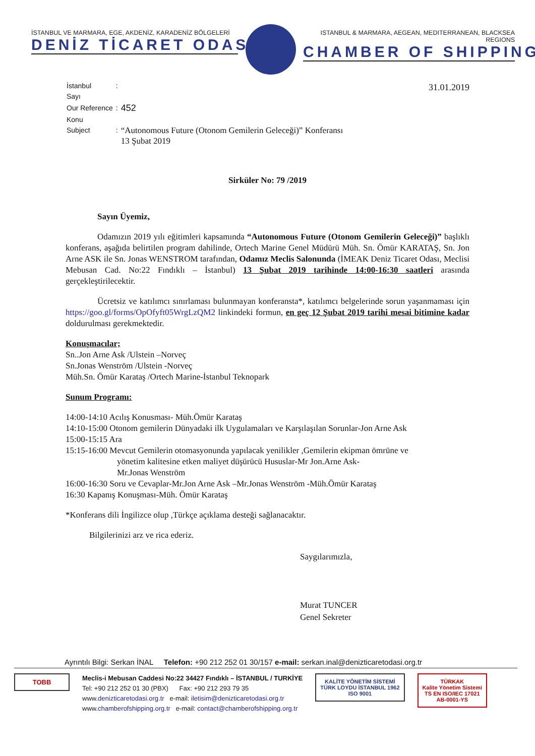İSTANBUL VE MARMARA, EGE, AKDENİZ, KARADENİZ BÖLGELERİ
DENİZ TİCARET ODASI
ISTANBUL & MARMARA, AEGEAN, MEDITERRANEAN, BLACKSEA REGIONS
CHAMBER OF SHIPPING
| İstanbul Sayı | : | |
| Our Reference | : | 452 |
| Konu Subject | : | “Autonomous Future (Otonom Gemilerin Geleceği)” Konferansı 13 Şubat 2019 |
31.01.2019
Sirküler No: 79 /2019
Sayın Üyemiz,
Odamızın 2019 yılı eğitimleri kapsamında “Autonomous Future (Otonom Gemilerin Geleceği)” başlıklı konferans, aşağıda belirtilen program dahilinde, Ortech Marine Genel Müdürü Müh. Sn. Ömür KARATAŞ, Sn. Jon Arne ASK ile Sn. Jonas WENSTROM tarafından, Odamız Meclis Salonunda (İMEAK Deniz Ticaret Odası, Meclisi Mebusan Cad. No:22 Fındıklı – İstanbul) 13 Şubat 2019 tarihinde 14:00-16:30 saatleri arasında gerçekleştirilecektir.
Ücretsiz ve katılımcı sınırlaması bulunmayan konferansta*, katılımcı belgelerinde sorun yaşanmaması için https://goo.gl/forms/OpOfyft05WrgLzQM2 linkindeki formun, en geç 12 Şubat 2019 tarihi mesai bitimine kadar doldurulması gerekmektedir.
Konuşmacılar;
Sn..Jon Arne Ask /Ulstein –Norveç
Sn.Jonas Wenström /Ulstein -Norveç
Müh.Sn. Ömür Karataş /Ortech Marine-İstanbul Teknopark
Sunum Programı:
14:00-14:10 Acılış Konusması- Müh.Ömür Karataş
14:10-15:00 Otonom gemilerin Dünyadaki ilk Uygulamaları ve Karşılaşılan Sorunlar-Jon Arne Ask
15:00-15:15 Ara
15:15-16:00 Mevcut Gemilerin otomasyonunda yapılacak yenilikler ,Gemilerin ekipman ömrüne ve
yönetim kalitesine etken maliyet düşürücü Hususlar-Mr Jon.Arne Ask-
Mr.Jonas Wenström
16:00-16:30 Soru ve Cevaplar-Mr.Jon Arne Ask –Mr.Jonas Wenström -Müh.Ömür Karataş
16:30 Kapanış Konuşması-Müh. Ömür Karataş
*Konferans dili İngilizce olup ,Türkçe açıklama desteği sağlanacaktır.
Bilgilerinizi arz ve rica ederiz.
Saygılarımızla,
Murat TUNCER
Genel Sekreter
Ayrıntılı Bilgi: Serkan İNAL Telefon: +90 212 252 01 30/157 e-mail: serkan.inal@denizticaretodasi.org.tr
TOBB
Meclis-i Mebusan Caddesi No:22 34427 Fındıklı – İSTANBUL / TURKİYE
Tel: +90 212 252 01 30 (PBX) Fax: +90 212 293 79 35
www.denizticaretodasi.org.tr e-mail: iletisim@denizticaretodasi.org.tr
www.chamberofshipping.org.tr e-mail: contact@chamberofshipping.org.tr
KALİTE YÖNETİM SİSTEMİ
TÜRK LOYDU İSTANBUL 1962
ISO 9001
TÜRKAK
Kalite Yönetim Sistemi
TS EN ISO/IEC 17021
AB-0001-YS